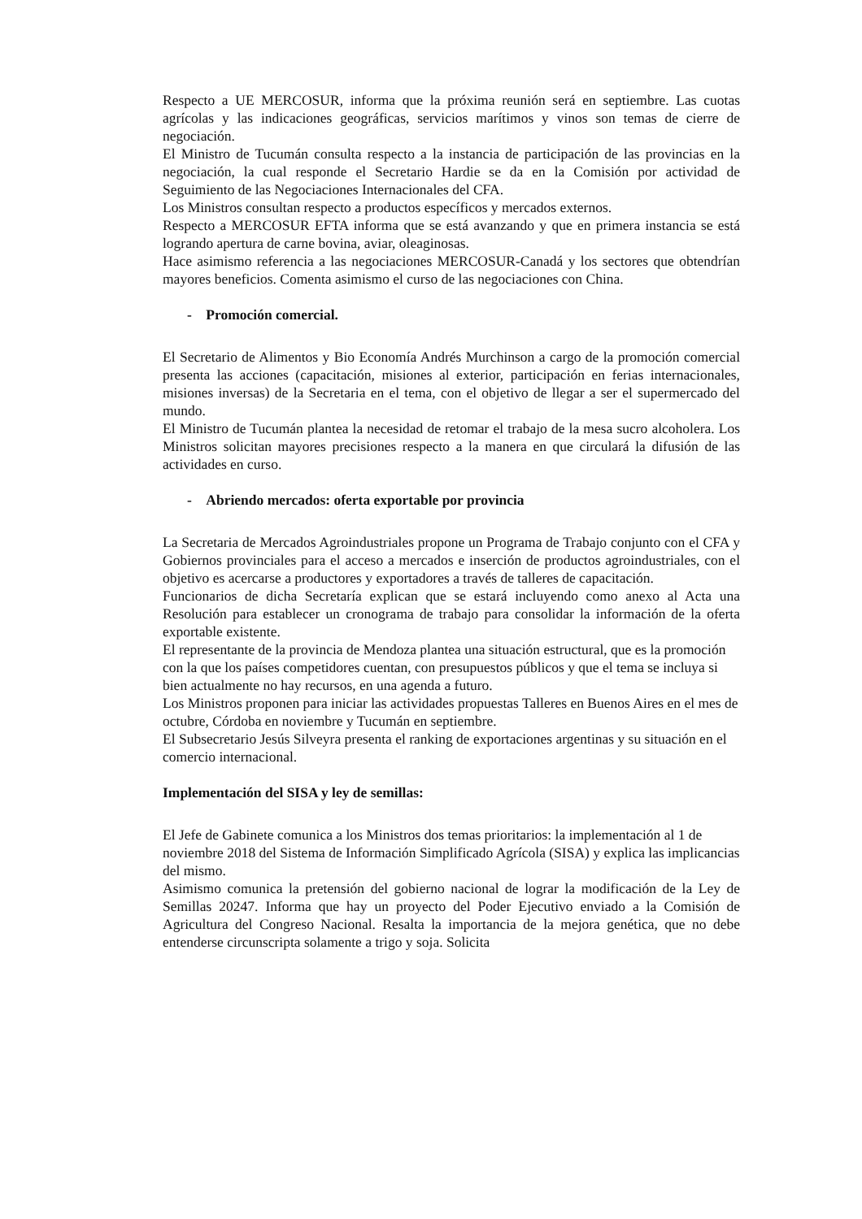Respecto a UE MERCOSUR, informa que la próxima reunión será en septiembre. Las cuotas agrícolas y las indicaciones geográficas, servicios marítimos y vinos son temas de cierre de negociación.
El Ministro de Tucumán consulta respecto a la instancia de participación de las provincias en la negociación, la cual responde el Secretario Hardie se da en la Comisión por actividad de Seguimiento de las Negociaciones Internacionales del CFA.
Los Ministros consultan respecto a productos específicos y mercados externos.
Respecto a MERCOSUR EFTA informa que se está avanzando y que en primera instancia se está logrando apertura de carne bovina, aviar, oleaginosas.
Hace asimismo referencia a las negociaciones MERCOSUR-Canadá y los sectores que obtendrían mayores beneficios. Comenta asimismo el curso de las negociaciones con China.
- Promoción comercial.
El Secretario de Alimentos y Bio Economía Andrés Murchinson a cargo de la promoción comercial presenta las acciones (capacitación, misiones al exterior, participación en ferias internacionales, misiones inversas) de la Secretaria en el tema, con el objetivo de llegar a ser el supermercado del mundo.
El Ministro de Tucumán plantea la necesidad de retomar el trabajo de la mesa sucro alcoholera. Los Ministros solicitan mayores precisiones respecto a la manera en que circulará la difusión de las actividades en curso.
- Abriendo mercados: oferta exportable por provincia
La Secretaria de Mercados Agroindustriales propone un Programa de Trabajo conjunto con el CFA y Gobiernos provinciales para el acceso a mercados e inserción de productos agroindustriales, con el objetivo es acercarse a productores y exportadores a través de talleres de capacitación.
Funcionarios de dicha Secretaría explican que se estará incluyendo como anexo al Acta una Resolución para establecer un cronograma de trabajo para consolidar la información de la oferta exportable existente.
El representante de la provincia de Mendoza plantea una situación estructural, que es la promoción con la que los países competidores cuentan, con presupuestos públicos y que el tema se incluya si bien actualmente no hay recursos, en una agenda a futuro.
Los Ministros proponen para iniciar las actividades propuestas Talleres en Buenos Aires en el mes de octubre, Córdoba en noviembre y Tucumán en septiembre.
El Subsecretario Jesús Silveyra presenta el ranking de exportaciones argentinas y su situación en el comercio internacional.
Implementación del SISA y ley de semillas:
El Jefe de Gabinete comunica a los Ministros dos temas prioritarios: la implementación al 1 de noviembre 2018 del Sistema de Información Simplificado Agrícola (SISA) y explica las implicancias del mismo.
Asimismo comunica la pretensión del gobierno nacional de lograr la modificación de la Ley de Semillas 20247. Informa que hay un proyecto del Poder Ejecutivo enviado a la Comisión de Agricultura del Congreso Nacional. Resalta la importancia de la mejora genética, que no debe entenderse circunscripta solamente a trigo y soja. Solicita